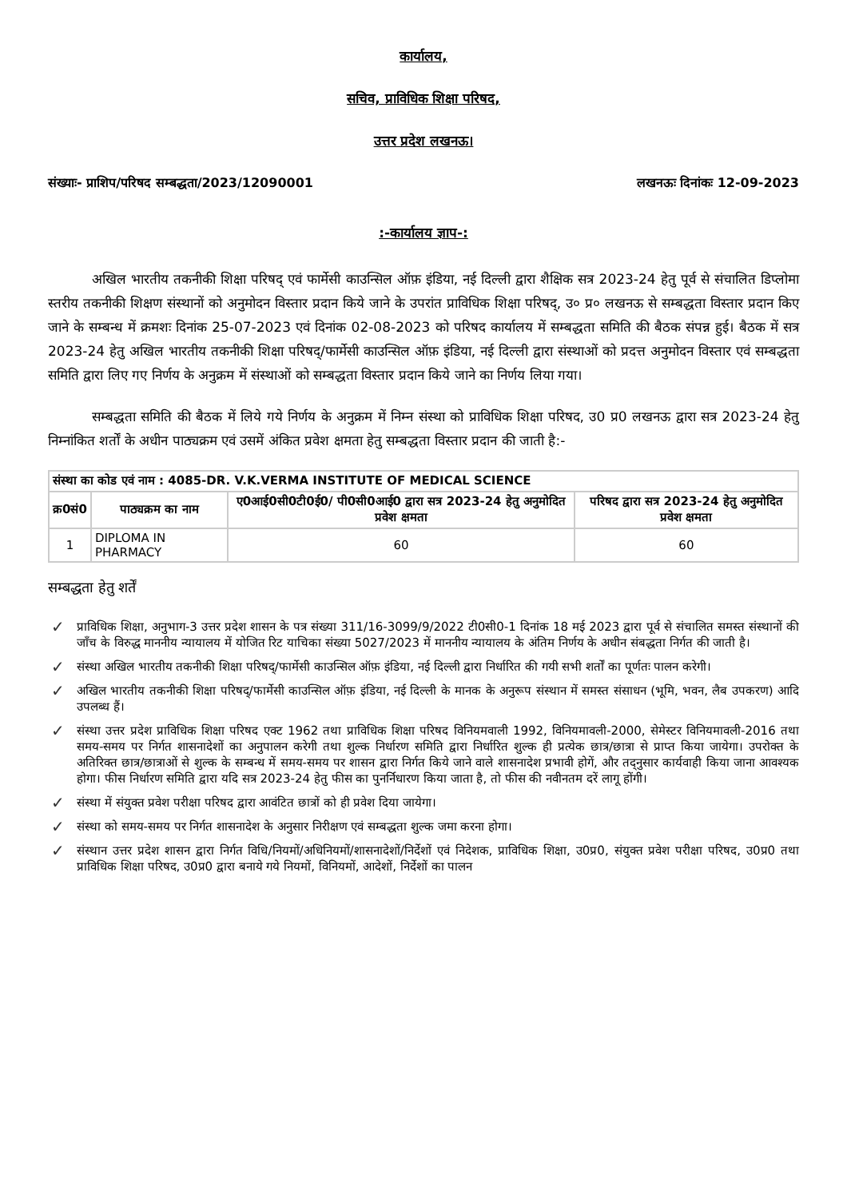कार्यालय,
सचिव, प्राविधिक शिक्षा परिषद,
उत्तर प्रदेश लखनऊ।
संख्याः- प्राशिप/परिषद सम्बद्धता/2023/12090001 लखनऊः दिनांकः 12-09-2023
:-कार्यालय ज्ञाप-:
अखिल भारतीय तकनीकी शिक्षा परिषद् एवं फार्मेसी काउन्सिल ऑफ़ इंडिया, नई दिल्ली द्वारा शैक्षिक सत्र 2023-24 हेतु पूर्व से संचालित डिप्लोमा स्तरीय तकनीकी शिक्षण संस्थानों को अनुमोदन विस्तार प्रदान किये जाने के उपरांत प्राविधिक शिक्षा परिषद्, उ० प्र० लखनऊ से सम्बद्धता विस्तार प्रदान किए जाने के सम्बन्ध में क्रमशः दिनांक 25-07-2023 एवं दिनांक 02-08-2023 को परिषद कार्यालय में सम्बद्धता समिति की बैठक संपन्न हुई। बैठक में सत्र 2023-24 हेतु अखिल भारतीय तकनीकी शिक्षा परिषद्/फार्मेसी काउन्सिल ऑफ़ इंडिया, नई दिल्ली द्वारा संस्थाओं को प्रदत्त अनुमोदन विस्तार एवं सम्बद्धता समिति द्वारा लिए गए निर्णय के अनुक्रम में संस्थाओं को सम्बद्धता विस्तार प्रदान किये जाने का निर्णय लिया गया।
सम्बद्धता समिति की बैठक में लिये गये निर्णय के अनुक्रम में निम्न संस्था को प्राविधिक शिक्षा परिषद, उ0 प्र0 लखनऊ द्वारा सत्र 2023-24 हेतु निम्नांकित शर्तों के अधीन पाठ्यक्रम एवं उसमें अंकित प्रवेश क्षमता हेतु सम्बद्धता विस्तार प्रदान की जाती है:-
| संस्था का कोड एवं नाम : 4085-DR. V.K.VERMA INSTITUTE OF MEDICAL SCIENCE | | | |
| --- | --- | --- | --- |
| क्र0सं0 | पाठ्यक्रम का नाम | ए0आई0सी0टी0ई0/ पी0सी0आई0 द्वारा सत्र 2023-24 हेतु अनुमोदित प्रवेश क्षमता | परिषद द्वारा सत्र 2023-24 हेतु अनुमोदित प्रवेश क्षमता |
| 1 | DIPLOMA IN PHARMACY | 60 | 60 |
सम्बद्धता हेतु शर्तें
✓ प्राविधिक शिक्षा, अनुभाग-3 उत्तर प्रदेश शासन के पत्र संख्या 311/16-3099/9/2022 टी0सी0-1 दिनांक 18 मई 2023 द्वारा पूर्व से संचालित समस्त संस्थानों की जाँच के विरुद्ध माननीय न्यायालय में योजित रिट याचिका संख्या 5027/2023 में माननीय न्यायालय के अंतिम निर्णय के अधीन संबद्धता निर्गत की जाती है।
✓ संस्था अखिल भारतीय तकनीकी शिक्षा परिषद्/फार्मेसी काउन्सिल ऑफ़ इंडिया, नई दिल्ली द्वारा निर्धारित की गयी सभी शर्तों का पूर्णतः पालन करेगी।
✓ अखिल भारतीय तकनीकी शिक्षा परिषद्/फार्मेसी काउन्सिल ऑफ़ इंडिया, नई दिल्ली के मानक के अनुरूप संस्थान में समस्त संसाधन (भूमि, भवन, लैब उपकरण) आदि उपलब्ध हैं।
✓ संस्था उत्तर प्रदेश प्राविधिक शिक्षा परिषद एक्ट 1962 तथा प्राविधिक शिक्षा परिषद विनियमवाली 1992, विनियमावली-2000, सेमेस्टर विनियमावली-2016 तथा समय-समय पर निर्गत शासनादेशों का अनुपालन करेगी तथा शुल्क निर्धारण समिति द्वारा निर्धारित शुल्क ही प्रत्येक छात्र/छात्रा से प्राप्त किया जायेगा। उपरोक्त के अतिरिक्त छात्र/छात्राओं से शुल्क के सम्बन्ध में समय-समय पर शासन द्वारा निर्गत किये जाने वाले शासनादेश प्रभावी होगें, और तद्नुसार कार्यवाही किया जाना आवश्यक होगा। फीस निर्धारण समिति द्वारा यदि सत्र 2023-24 हेतु फीस का पुनर्निधारण किया जाता है, तो फीस की नवीनतम दरें लागू होंगी।
✓ संस्था में संयुक्त प्रवेश परीक्षा परिषद द्वारा आवंटित छात्रों को ही प्रवेश दिया जायेगा।
✓ संस्था को समय-समय पर निर्गत शासनादेश के अनुसार निरीक्षण एवं सम्बद्धता शुल्क जमा करना होगा।
✓ संस्थान उत्तर प्रदेश शासन द्वारा निर्गत विधि/नियमों/अधिनियमों/शासनादेशों/निर्देशों एवं निदेशक, प्राविधिक शिक्षा, उ0प्र0, संयुक्त प्रवेश परीक्षा परिषद, उ0प्र0 तथा प्राविधिक शिक्षा परिषद, उ0प्र0 द्वारा बनाये गये नियमों, विनियमों, आदेशों, निर्देशों का पालन